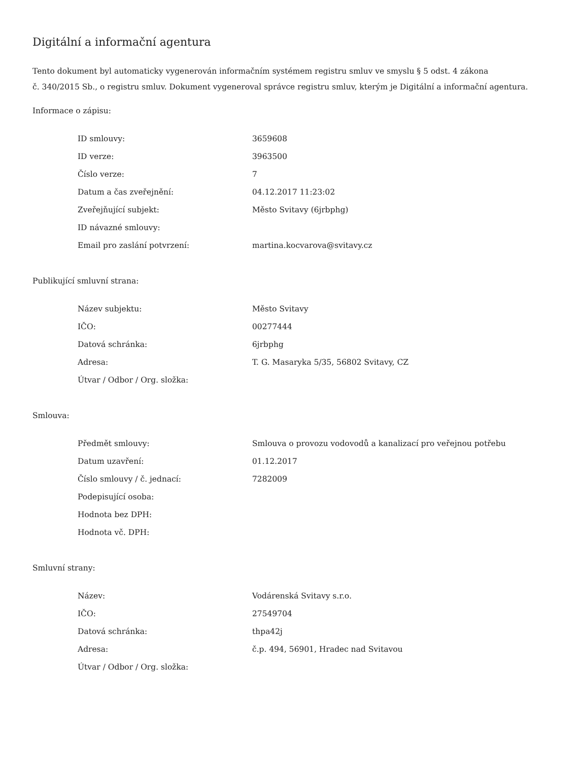Digitální a informační agentura
Tento dokument byl automaticky vygenerován informačním systémem registru smluv ve smyslu § 5 odst. 4 zákona
č. 340/2015 Sb., o registru smluv. Dokument vygeneroval správce registru smluv, kterým je Digitální a informační agentura.
Informace o zápisu:
| ID smlouvy: | 3659608 |
| ID verze: | 3963500 |
| Číslo verze: | 7 |
| Datum a čas zveřejnění: | 04.12.2017 11:23:02 |
| Zveřejňující subjekt: | Město Svitavy (6jrbphg) |
| ID návazné smlouvy: | |
| Email pro zaslání potvrzení: | martina.kocvarova@svitavy.cz |
Publikující smluvní strana:
| Název subjektu: | Město Svitavy |
| IČO: | 00277444 |
| Datová schránka: | 6jrbphg |
| Adresa: | T. G. Masaryka 5/35, 56802 Svitavy, CZ |
| Útvar / Odbor / Org. složka: | |
Smlouva:
| Předmět smlouvy: | Smlouva o provozu vodovodů a kanalizací pro veřejnou potřebu |
| Datum uzavření: | 01.12.2017 |
| Číslo smlouvy / č. jednací: | 7282009 |
| Podepisující osoba: | |
| Hodnota bez DPH: | |
| Hodnota vč. DPH: | |
Smluvní strany:
| Název: | Vodárenská Svitavy s.r.o. |
| IČO: | 27549704 |
| Datová schránka: | thpa42j |
| Adresa: | č.p. 494, 56901, Hradec nad Svitavou |
| Útvar / Odbor / Org. složka: | |